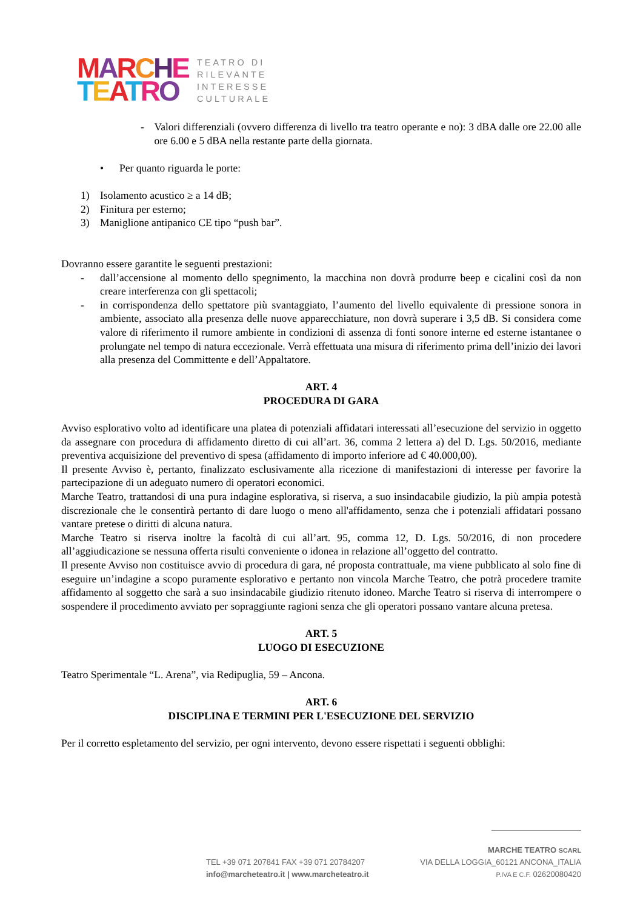MARCHE
TEATRO
TEATRO DI
RILEVANTE
INTERESSE
CULTURALE
- Valori differenziali (ovvero differenza di livello tra teatro operante e no): 3 dBA dalle ore 22.00 alle ore 6.00 e 5 dBA nella restante parte della giornata.
• Per quanto riguarda le porte:
1) Isolamento acustico ≥ a 14 dB;
2) Finitura per esterno;
3) Maniglione antipanico CE tipo “push bar”.
Dovranno essere garantite le seguenti prestazioni:
- dall’accensione al momento dello spegnimento, la macchina non dovrà produrre beep e cicalini così da non creare interferenza con gli spettacoli;
- in corrispondenza dello spettatore più svantaggiato, l’aumento del livello equivalente di pressione sonora in ambiente, associato alla presenza delle nuove apparecchiature, non dovrà superare i 3,5 dB. Si considera come valore di riferimento il rumore ambiente in condizioni di assenza di fonti sonore interne ed esterne istantanee o prolungate nel tempo di natura eccezionale. Verrà effettuata una misura di riferimento prima dell’inizio dei lavori alla presenza del Committente e dell’Appaltatore.
ART. 4
PROCEDURA DI GARA
Avviso esplorativo volto ad identificare una platea di potenziali affidatari interessati all’esecuzione del servizio in oggetto da assegnare con procedura di affidamento diretto di cui all’art. 36, comma 2 lettera a) del D. Lgs. 50/2016, mediante preventiva acquisizione del preventivo di spesa (affidamento di importo inferiore ad € 40.000,00).
Il presente Avviso è, pertanto, finalizzato esclusivamente alla ricezione di manifestazioni di interesse per favorire la partecipazione di un adeguato numero di operatori economici.
Marche Teatro, trattandosi di una pura indagine esplorativa, si riserva, a suo insindacabile giudizio, la più ampia potestà discrezionale che le consentirà pertanto di dare luogo o meno all'affidamento, senza che i potenziali affidatari possano vantare pretese o diritti di alcuna natura.
Marche Teatro si riserva inoltre la facoltà di cui all’art. 95, comma 12, D. Lgs. 50/2016, di non procedere all’aggiudicazione se nessuna offerta risulti conveniente o idonea in relazione all’oggetto del contratto.
Il presente Avviso non costituisce avvio di procedura di gara, né proposta contrattuale, ma viene pubblicato al solo fine di eseguire un’indagine a scopo puramente esplorativo e pertanto non vincola Marche Teatro, che potrà procedere tramite affidamento al soggetto che sarà a suo insindacabile giudizio ritenuto idoneo. Marche Teatro si riserva di interrompere o sospendere il procedimento avviato per sopraggiunte ragioni senza che gli operatori possano vantare alcuna pretesa.
ART. 5
LUOGO DI ESECUZIONE
Teatro Sperimentale “L. Arena”, via Redipuglia, 59 – Ancona.
ART. 6
DISCIPLINA E TERMINI PER L'ESECUZIONE DEL SERVIZIO
Per il corretto espletamento del servizio, per ogni intervento, devono essere rispettati i seguenti obblighi:
TEL +39 071 207841 FAX +39 071 20784207
info@marcheteatro.it | www.marcheteatro.it
MARCHE TEATRO SCARL
VIA DELLA LOGGIA_60121 ANCONA_ITALIA
P.IVA E C.F. 02620080420